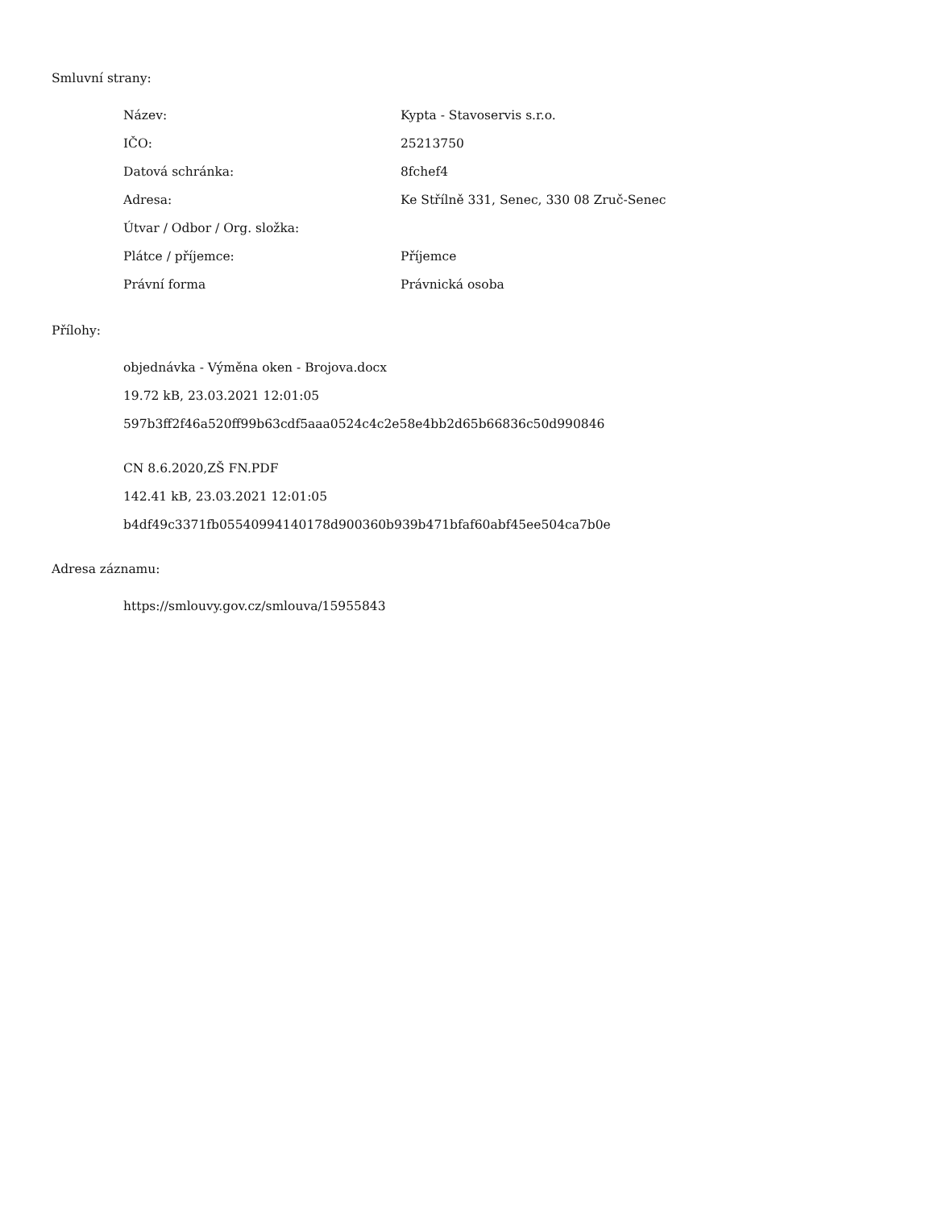Smluvní strany:
| Název: | Kypta - Stavoservis s.r.o. |
| IČO: | 25213750 |
| Datová schránka: | 8fchef4 |
| Adresa: | Ke Střílně 331, Senec, 330 08 Zruč-Senec |
| Útvar / Odbor / Org. složka: | |
| Plátce / příjemce: | Příjemce |
| Právní forma | Právnická osoba |
Přílohy:
objednávka - Výměna oken - Brojova.docx
19.72 kB, 23.03.2021 12:01:05
597b3ff2f46a520ff99b63cdf5aaa0524c4c2e58e4bb2d65b66836c50d990846
CN 8.6.2020,ZŠ FN.PDF
142.41 kB, 23.03.2021 12:01:05
b4df49c3371fb05540994140178d900360b939b471bfaf60abf45ee504ca7b0e
Adresa záznamu:
https://smlouvy.gov.cz/smlouva/15955843